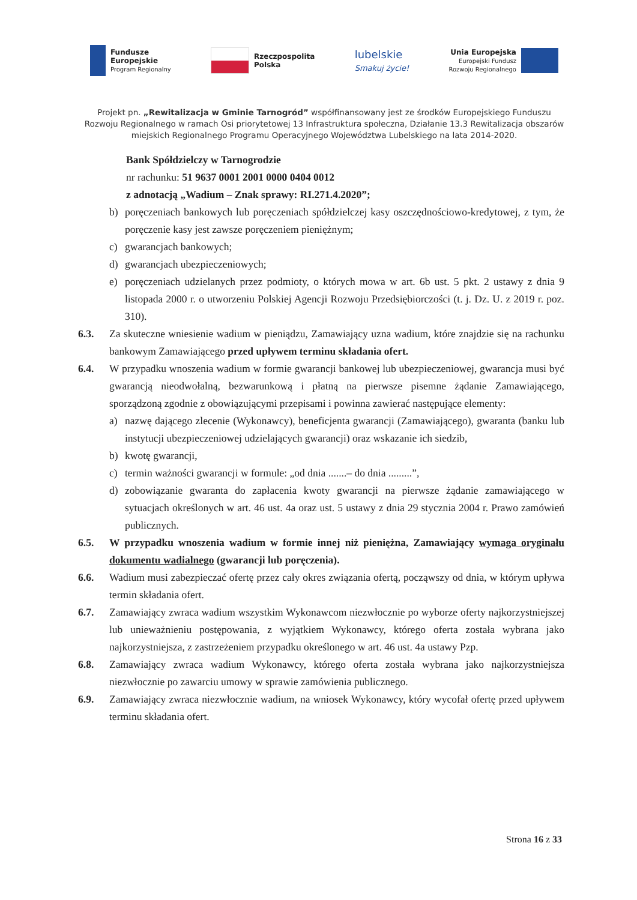Fundusze
Europejskie
Program Regionalny
Rzeczpospolita
Polska
lubelskie
Smakuj życie!
Unia Europejska
Europejski Fundusz
Rozwoju Regionalnego
Projekt pn. „Rewitalizacja w Gminie Tarnogród” współfinansowany jest ze środków Europejskiego Funduszu Rozwoju Regionalnego w ramach Osi priorytetowej 13 Infrastruktura społeczna, Działanie 13.3 Rewitalizacja obszarów miejskich Regionalnego Programu Operacyjnego Województwa Lubelskiego na lata 2014-2020.
Bank Spółdzielczy w Tarnogrodzie
nr rachunku: 51 9637 0001 2001 0000 0404 0012
z adnotacją „Wadium – Znak sprawy: RI.271.4.2020”;
b) poręczeniach bankowych lub poręczeniach spółdzielczej kasy oszczędnościowo-kredytowej, z tym, że poręczenie kasy jest zawsze poręczeniem pieniężnym;
c) gwarancjach bankowych;
d) gwarancjach ubezpieczeniowych;
e) poręczeniach udzielanych przez podmioty, o których mowa w art. 6b ust. 5 pkt. 2 ustawy z dnia 9 listopada 2000 r. o utworzeniu Polskiej Agencji Rozwoju Przedsiębiorczości (t. j. Dz. U. z 2019 r. poz. 310).
6.3. Za skuteczne wniesienie wadium w pieniądzu, Zamawiający uzna wadium, które znajdzie się na rachunku bankowym Zamawiającego przed upływem terminu składania ofert.
6.4. W przypadku wnoszenia wadium w formie gwarancji bankowej lub ubezpieczeniowej, gwarancja musi być gwarancją nieodwołalną, bezwarunkową i płatną na pierwsze pisemne żądanie Zamawiającego, sporządzoną zgodnie z obowiązującymi przepisami i powinna zawierać następujące elementy:
a) nazwę dającego zlecenie (Wykonawcy), beneficjenta gwarancji (Zamawiającego), gwaranta (banku lub instytucji ubezpieczeniowej udzielających gwarancji) oraz wskazanie ich siedzib,
b) kwotę gwarancji,
c) termin ważności gwarancji w formule: „od dnia .......– do dnia .........”,
d) zobowiązanie gwaranta do zapłacenia kwoty gwarancji na pierwsze żądanie zamawiającego w sytuacjach określonych w art. 46 ust. 4a oraz ust. 5 ustawy z dnia 29 stycznia 2004 r. Prawo zamówień publicznych.
6.5. W przypadku wnoszenia wadium w formie innej niż pieniężna, Zamawiający wymaga oryginału dokumentu wadialnego (gwarancji lub poręczenia).
6.6. Wadium musi zabezpieczać ofertę przez cały okres związania ofertą, począwszy od dnia, w którym upływa termin składania ofert.
6.7. Zamawiający zwraca wadium wszystkim Wykonawcom niezwłocznie po wyborze oferty najkorzystniejszej lub unieważnieniu postępowania, z wyjątkiem Wykonawcy, którego oferta została wybrana jako najkorzystniejsza, z zastrzeżeniem przypadku określonego w art. 46 ust. 4a ustawy Pzp.
6.8. Zamawiający zwraca wadium Wykonawcy, którego oferta została wybrana jako najkorzystniejsza niezwłocznie po zawarciu umowy w sprawie zamówienia publicznego.
6.9. Zamawiający zwraca niezwłocznie wadium, na wniosek Wykonawcy, który wycofał ofertę przed upływem terminu składania ofert.
Strona 16 z 33